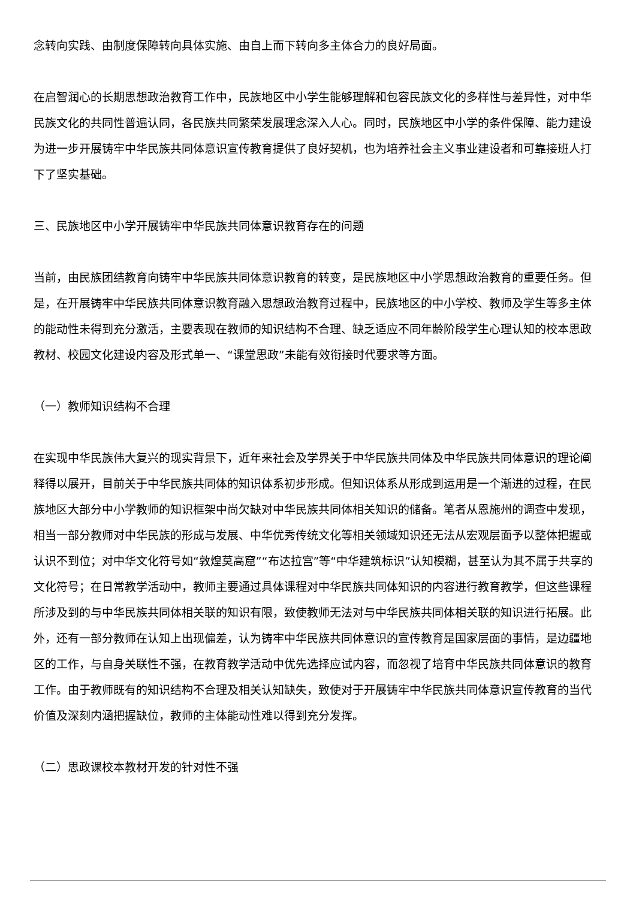念转向实践、由制度保障转向具体实施、由自上而下转向多主体合力的良好局面。
在启智润心的长期思想政治教育工作中，民族地区中小学生能够理解和包容民族文化的多样性与差异性，对中华民族文化的共同性普遍认同，各民族共同繁荣发展理念深入人心。同时，民族地区中小学的条件保障、能力建设为进一步开展铸牢中华民族共同体意识宣传教育提供了良好契机，也为培养社会主义事业建设者和可靠接班人打下了坚实基础。
三、民族地区中小学开展铸牢中华民族共同体意识教育存在的问题
当前，由民族团结教育向铸牢中华民族共同体意识教育的转变，是民族地区中小学思想政治教育的重要任务。但是，在开展铸牢中华民族共同体意识教育融入思想政治教育过程中，民族地区的中小学校、教师及学生等多主体的能动性未得到充分激活，主要表现在教师的知识结构不合理、缺乏适应不同年龄阶段学生心理认知的校本思政教材、校园文化建设内容及形式单一、“课堂思政”未能有效衔接时代要求等方面。
（一）教师知识结构不合理
在实现中华民族伟大复兴的现实背景下，近年来社会及学界关于中华民族共同体及中华民族共同体意识的理论阐释得以展开，目前关于中华民族共同体的知识体系初步形成。但知识体系从形成到运用是一个渐进的过程，在民族地区大部分中小学教师的知识框架中尚欠缺对中华民族共同体相关知识的储备。笔者从恩施州的调查中发现，相当一部分教师对中华民族的形成与发展、中华优秀传统文化等相关领域知识还无法从宏观层面予以整体把握或认识不到位；对中华文化符号如“敦煌莫高窟”“布达拉宫”等“中华建筑标识”认知模糊，甚至认为其不属于共享的文化符号；在日常教学活动中，教师主要通过具体课程对中华民族共同体知识的内容进行教育教学，但这些课程所涉及到的与中华民族共同体相关联的知识有限，致使教师无法对与中华民族共同体相关联的知识进行拓展。此外，还有一部分教师在认知上出现偏差，认为铸牢中华民族共同体意识的宣传教育是国家层面的事情，是边疆地区的工作，与自身关联性不强，在教育教学活动中优先选择应试内容，而忽视了培育中华民族共同体意识的教育工作。由于教师既有的知识结构不合理及相关认知缺失，致使对于开展铸牢中华民族共同体意识宣传教育的当代价值及深刻内涵把握缺位，教师的主体能动性难以得到充分发挥。
（二）思政课校本教材开发的针对性不强